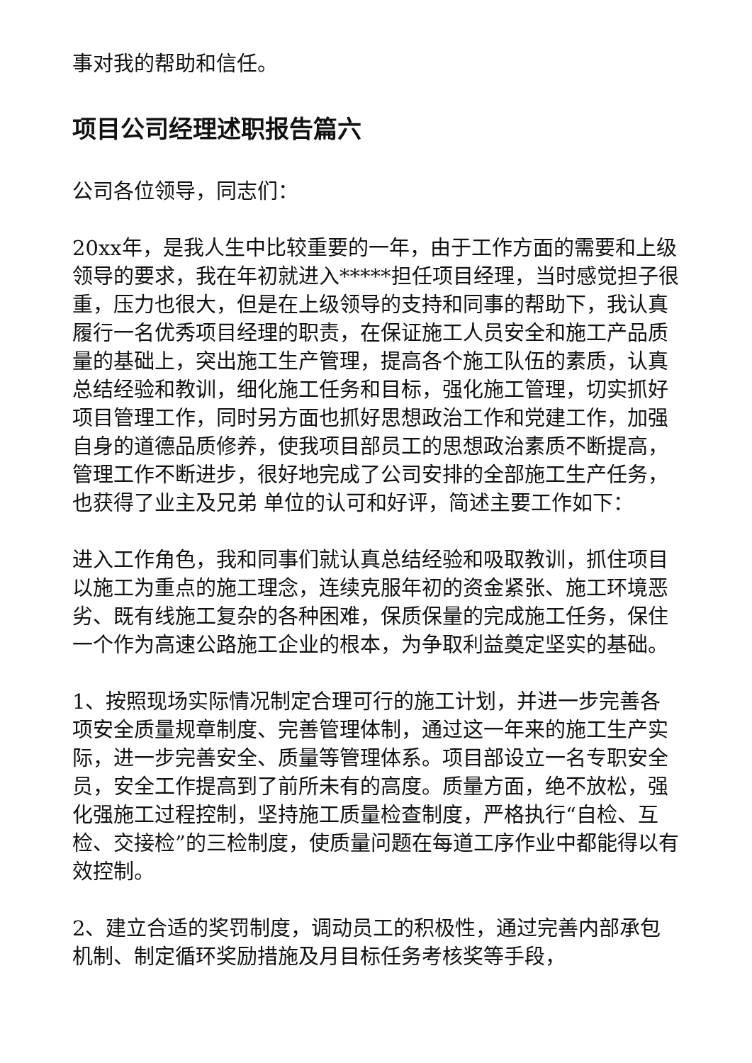事对我的帮助和信任。
项目公司经理述职报告篇六
公司各位领导，同志们：
20xx年，是我人生中比较重要的一年，由于工作方面的需要和上级领导的要求，我在年初就进入*****担任项目经理，当时感觉担子很重，压力也很大，但是在上级领导的支持和同事的帮助下，我认真履行一名优秀项目经理的职责，在保证施工人员安全和施工产品质量的基础上，突出施工生产管理，提高各个施工队伍的素质，认真总结经验和教训，细化施工任务和目标，强化施工管理，切实抓好项目管理工作，同时另方面也抓好思想政治工作和党建工作，加强自身的道德品质修养，使我项目部员工的思想政治素质不断提高，管理工作不断进步，很好地完成了公司安排的全部施工生产任务，也获得了业主及兄弟 单位的认可和好评，简述主要工作如下：
进入工作角色，我和同事们就认真总结经验和吸取教训，抓住项目以施工为重点的施工理念，连续克服年初的资金紧张、施工环境恶劣、既有线施工复杂的各种困难，保质保量的完成施工任务，保住一个作为高速公路施工企业的根本，为争取利益奠定坚实的基础。
1、按照现场实际情况制定合理可行的施工计划，并进一步完善各项安全质量规章制度、完善管理体制，通过这一年来的施工生产实际，进一步完善安全、质量等管理体系。项目部设立一名专职安全员，安全工作提高到了前所未有的高度。质量方面，绝不放松，强化强施工过程控制，坚持施工质量检查制度，严格执行“自检、互检、交接检”的三检制度，使质量问题在每道工序作业中都能得以有效控制。
2、建立合适的奖罚制度，调动员工的积极性，通过完善内部承包机制、制定循环奖励措施及月目标任务考核奖等手段，